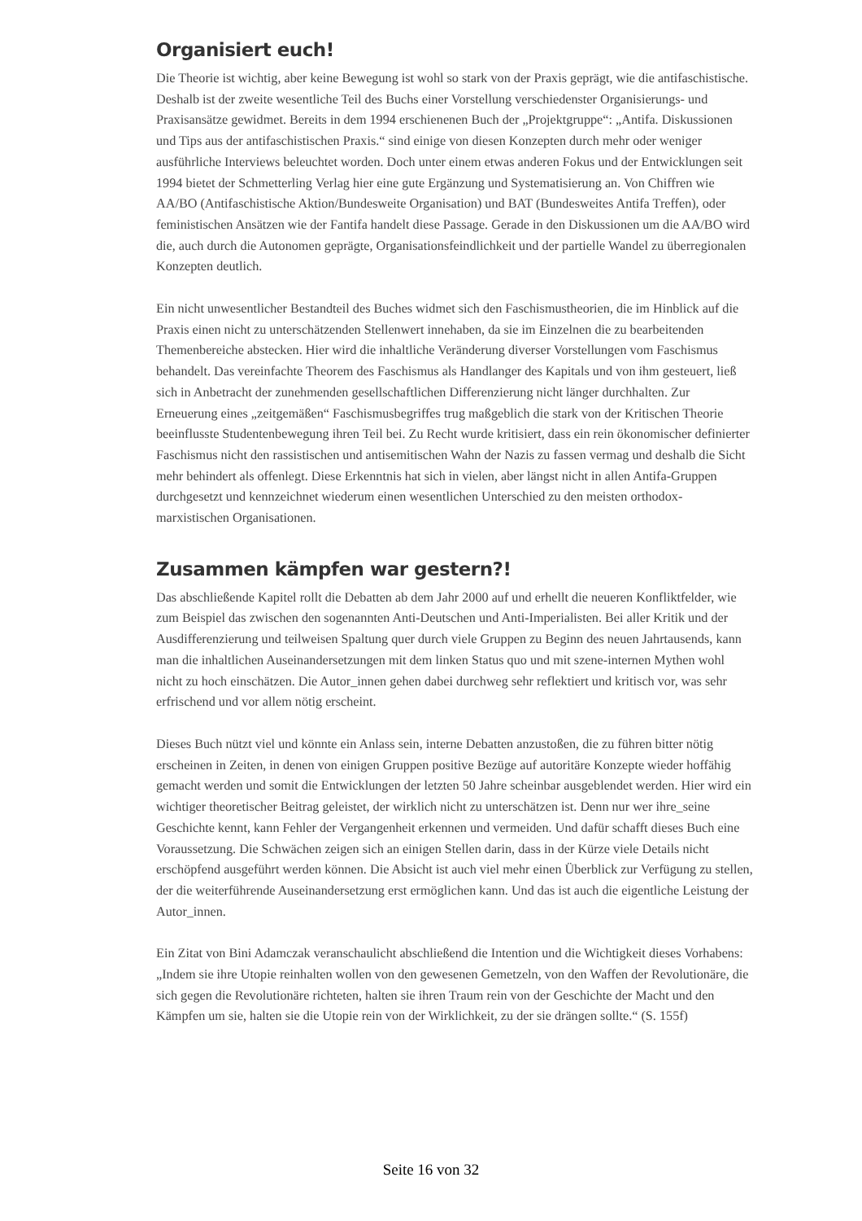Organisiert euch!
Die Theorie ist wichtig, aber keine Bewegung ist wohl so stark von der Praxis geprägt, wie die antifaschistische. Deshalb ist der zweite wesentliche Teil des Buchs einer Vorstellung verschiedenster Organisierungs- und Praxisansätze gewidmet. Bereits in dem 1994 erschienenen Buch der „Projektgruppe“: „Antifa. Diskussionen und Tips aus der antifaschistischen Praxis.“ sind einige von diesen Konzepten durch mehr oder weniger ausführliche Interviews beleuchtet worden. Doch unter einem etwas anderen Fokus und der Entwicklungen seit 1994 bietet der Schmetterling Verlag hier eine gute Ergänzung und Systematisierung an. Von Chiffren wie AA/BO (Antifaschistische Aktion/Bundesweite Organisation) und BAT (Bundesweites Antifa Treffen), oder feministischen Ansätzen wie der Fantifa handelt diese Passage. Gerade in den Diskussionen um die AA/BO wird die, auch durch die Autonomen geprägte, Organisationsfeindlichkeit und der partielle Wandel zu überregionalen Konzepten deutlich.
Ein nicht unwesentlicher Bestandteil des Buches widmet sich den Faschismustheorien, die im Hinblick auf die Praxis einen nicht zu unterschätzenden Stellenwert innehaben, da sie im Einzelnen die zu bearbeitenden Themenbereiche abstecken. Hier wird die inhaltliche Veränderung diverser Vorstellungen vom Faschismus behandelt. Das vereinfachte Theorem des Faschismus als Handlanger des Kapitals und von ihm gesteuert, ließ sich in Anbetracht der zunehmenden gesellschaftlichen Differenzierung nicht länger durchhalten. Zur Erneuerung eines „zeitgemäßen“ Faschismusbegriffes trug maßgeblich die stark von der Kritischen Theorie beeinflusste Studentenbewegung ihren Teil bei. Zu Recht wurde kritisiert, dass ein rein ökonomischer definierter Faschismus nicht den rassistischen und antisemitischen Wahn der Nazis zu fassen vermag und deshalb die Sicht mehr behindert als offenlegt. Diese Erkenntnis hat sich in vielen, aber längst nicht in allen Antifa-Gruppen durchgesetzt und kennzeichnet wiederum einen wesentlichen Unterschied zu den meisten orthodox-marxistischen Organisationen.
Zusammen kämpfen war gestern?!
Das abschließende Kapitel rollt die Debatten ab dem Jahr 2000 auf und erhellt die neueren Konfliktfelder, wie zum Beispiel das zwischen den sogenannten Anti-Deutschen und Anti-Imperialisten. Bei aller Kritik und der Ausdifferenzierung und teilweisen Spaltung quer durch viele Gruppen zu Beginn des neuen Jahrtausends, kann man die inhaltlichen Auseinandersetzungen mit dem linken Status quo und mit szene-internen Mythen wohl nicht zu hoch einschätzen. Die Autor_innen gehen dabei durchweg sehr reflektiert und kritisch vor, was sehr erfrischend und vor allem nötig erscheint.
Dieses Buch nützt viel und könnte ein Anlass sein, interne Debatten anzustoßen, die zu führen bitter nötig erscheinen in Zeiten, in denen von einigen Gruppen positive Bezüge auf autoritäre Konzepte wieder hoffähig gemacht werden und somit die Entwicklungen der letzten 50 Jahre scheinbar ausgeblendet werden. Hier wird ein wichtiger theoretischer Beitrag geleistet, der wirklich nicht zu unterschätzen ist. Denn nur wer ihre_seine Geschichte kennt, kann Fehler der Vergangenheit erkennen und vermeiden. Und dafür schafft dieses Buch eine Voraussetzung. Die Schwächen zeigen sich an einigen Stellen darin, dass in der Kürze viele Details nicht erschöpfend ausgeführt werden können. Die Absicht ist auch viel mehr einen Überblick zur Verfügung zu stellen, der die weiterführende Auseinandersetzung erst ermöglichen kann. Und das ist auch die eigentliche Leistung der Autor_innen.
Ein Zitat von Bini Adamczak veranschaulicht abschließend die Intention und die Wichtigkeit dieses Vorhabens: „Indem sie ihre Utopie reinhalten wollen von den gewesenen Gemetzeln, von den Waffen der Revolutionäre, die sich gegen die Revolutionäre richteten, halten sie ihren Traum rein von der Geschichte der Macht und den Kämpfen um sie, halten sie die Utopie rein von der Wirklichkeit, zu der sie drängen sollte.“ (S. 155f)
Seite 16 von 32